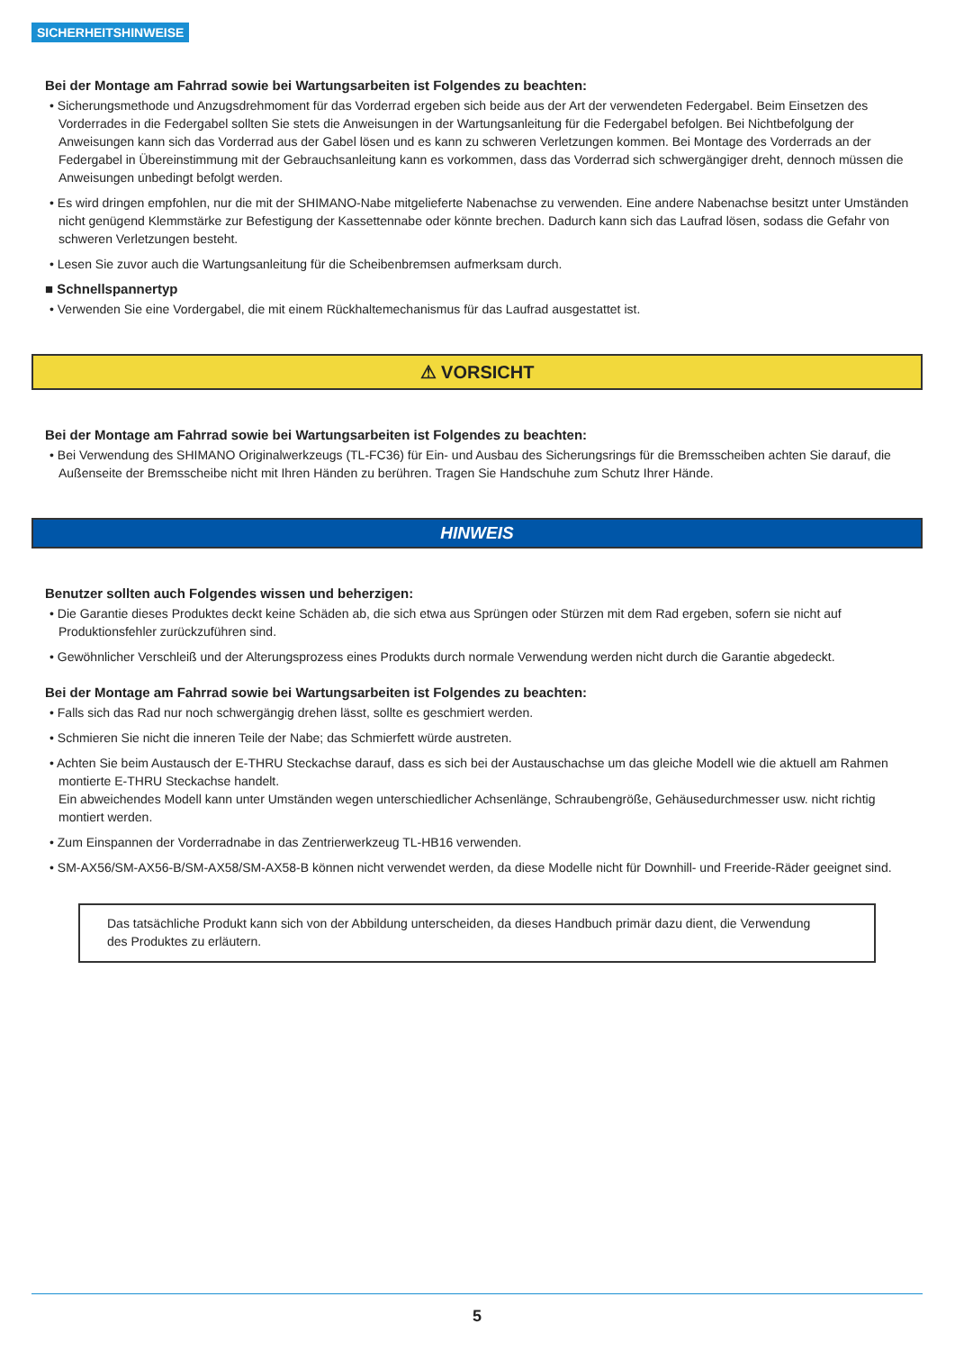SICHERHEITSHINWEISE
Bei der Montage am Fahrrad sowie bei Wartungsarbeiten ist Folgendes zu beachten:
• Sicherungsmethode und Anzugsdrehmoment für das Vorderrad ergeben sich beide aus der Art der verwendeten Federgabel. Beim Einsetzen des Vorderrades in die Federgabel sollten Sie stets die Anweisungen in der Wartungsanleitung für die Federgabel befolgen. Bei Nichtbefolgung der Anweisungen kann sich das Vorderrad aus der Gabel lösen und es kann zu schweren Verletzungen kommen. Bei Montage des Vorderrads an der Federgabel in Übereinstimmung mit der Gebrauchsanleitung kann es vorkommen, dass das Vorderrad sich schwergängiger dreht, dennoch müssen die Anweisungen unbedingt befolgt werden.
• Es wird dringen empfohlen, nur die mit der SHIMANO-Nabe mitgelieferte Nabenachse zu verwenden. Eine andere Nabenachse besitzt unter Umständen nicht genügend Klemmstärke zur Befestigung der Kassettennabe oder könnte brechen. Dadurch kann sich das Laufrad lösen, sodass die Gefahr von schweren Verletzungen besteht.
• Lesen Sie zuvor auch die Wartungsanleitung für die Scheibenbremsen aufmerksam durch.
■ Schnellspannertyp
• Verwenden Sie eine Vordergabel, die mit einem Rückhaltemechanismus für das Laufrad ausgestattet ist.
⚠ VORSICHT
Bei der Montage am Fahrrad sowie bei Wartungsarbeiten ist Folgendes zu beachten:
• Bei Verwendung des SHIMANO Originalwerkzeugs (TL-FC36) für Ein- und Ausbau des Sicherungsrings für die Bremsscheiben achten Sie darauf, die Außenseite der Bremsscheibe nicht mit Ihren Händen zu berühren. Tragen Sie Handschuhe zum Schutz Ihrer Hände.
HINWEIS
Benutzer sollten auch Folgendes wissen und beherzigen:
• Die Garantie dieses Produktes deckt keine Schäden ab, die sich etwa aus Sprüngen oder Stürzen mit dem Rad ergeben, sofern sie nicht auf Produktionsfehler zurückzuführen sind.
• Gewöhnlicher Verschleiß und der Alterungsprozess eines Produkts durch normale Verwendung werden nicht durch die Garantie abgedeckt.
Bei der Montage am Fahrrad sowie bei Wartungsarbeiten ist Folgendes zu beachten:
• Falls sich das Rad nur noch schwergängig drehen lässt, sollte es geschmiert werden.
• Schmieren Sie nicht die inneren Teile der Nabe; das Schmierfett würde austreten.
• Achten Sie beim Austausch der E-THRU Steckachse darauf, dass es sich bei der Austauschachse um das gleiche Modell wie die aktuell am Rahmen montierte E-THRU Steckachse handelt.
Ein abweichendes Modell kann unter Umständen wegen unterschiedlicher Achsenlänge, Schraubengröße, Gehäusedurchmesser usw. nicht richtig montiert werden.
• Zum Einspannen der Vorderradnabe in das Zentrierwerkzeug TL-HB16 verwenden.
• SM-AX56/SM-AX56-B/SM-AX58/SM-AX58-B können nicht verwendet werden, da diese Modelle nicht für Downhill- und Freeride-Räder geeignet sind.
Das tatsächliche Produkt kann sich von der Abbildung unterscheiden, da dieses Handbuch primär dazu dient, die Verwendung des Produktes zu erläutern.
5